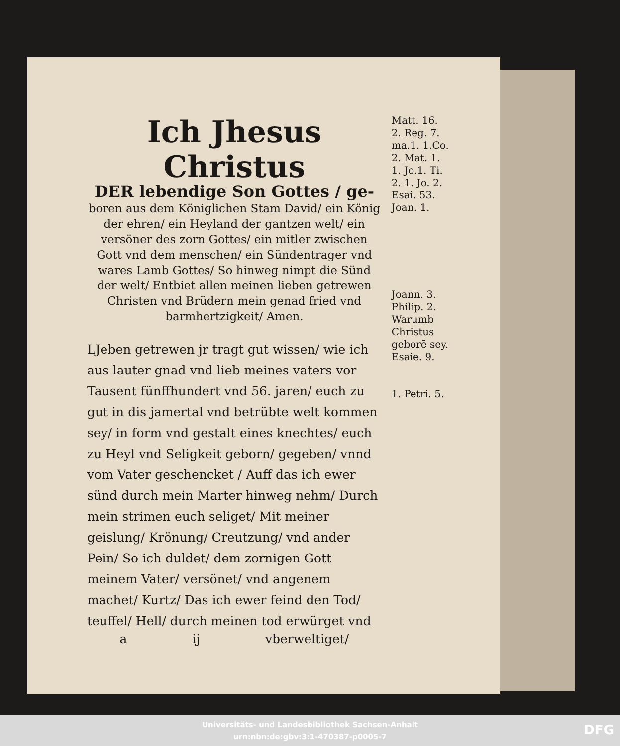Ich Jhesus Christus
DER lebendige Son Gottes / ge-
boren aus dem Königlichen Stam David/ ein König der ehren/ ein Heyland der gantzen welt/ ein versöner des zorn Gottes/ ein mitler zwischen Gott vnd dem menschen/ ein Sündentrager vnd wares Lamb Gottes/ So hinweg nimpt die Sünd der welt/ Entbiet allen meinen lieben getrewen Christen vnd Brüdern mein genad fried vnd barmhertzigkeit/ Amen.
LJeben getrewen jr tragt gut wissen/ wie ich aus lauter gnad vnd lieb meines vaters vor Tausent fünffhundert vnd 56. jaren/ euch zu gut in dis jamertal vnd betrübte welt kommen sey/ in form vnd gestalt eines knechtes/ euch zu Heyl vnd Seligkeit geborn/ gegeben/ vnnd vom Vater geschencket / Auff das ich ewer sünd durch mein Marter hinweg nehm/ Durch mein strimen euch seliget/ Mit meiner geislung/ Krönung/ Creutzung/ vnd ander Pein/ So ich duldet/ dem zornigen Gott meinem Vater/ versönet/ vnd angenem machet/ Kurtz/ Das ich ewer feind den Tod/ teuffel/ Hell/ durch meinen tod erwürget vnd
a ij vberweltiget/
Matt. 16.
2. Reg. 7.
ma.1. 1.Co.
2. Mat. 1.
1. Jo.1. Ti.
2. 1. Jo. 2.
Esai. 53.
Joan. 1.
Joann. 3.
Philip. 2.
Warumb Christus geborē sey.
Esaie. 9.
1. Petri. 5.
Universitäts- und Landesbibliothek Sachsen-Anhalt
urn:nbn:de:gbv:3:1-470387-p0005-7
DFG